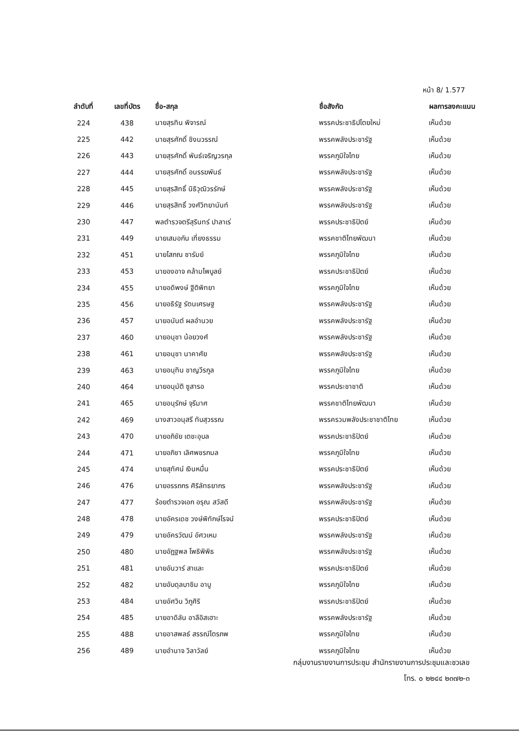หน้า 8/ 1.577
| ลำดับที่ | เลขที่บัตร | ชื่อ-สกุล | ชื่อสังกัด | ผลการลงคะแนน |
| --- | --- | --- | --- | --- |
| 224 | 438 | นายสุรทิน พิจารณ์ | พรรคประชาธิปไตยใหม่ | เห็นด้วย |
| 225 | 442 | นายสุรศักดิ์ ชิงนวรรณ์ | พรรคพลังประชารัฐ | เห็นด้วย |
| 226 | 443 | นายสุรศักดิ์ พันธ์เจริญวรกุล | พรรคภูมิใจไทย | เห็นด้วย |
| 227 | 444 | นายสุรศักดิ์ อนรรฆพันธ์ | พรรคพลังประชารัฐ | เห็นด้วย |
| 228 | 445 | นายสุรสิทธิ์ นิธิวุฒิวรรักษ์ | พรรคพลังประชารัฐ | เห็นด้วย |
| 229 | 446 | นายสุรสิทธิ์ วงศ์วิทยานันท์ | พรรคพลังประชารัฐ | เห็นด้วย |
| 230 | 447 | พลตำรวจตรีสุรินทร์ ปาลาเร่ | พรรคประชาธิปัตย์ | เห็นด้วย |
| 231 | 449 | นายเสมอกัน เที่ยงธรรม | พรรคชาติไทยพัฒนา | เห็นด้วย |
| 232 | 451 | นายโสภณ ซารัมย์ | พรรคภูมิใจไทย | เห็นด้วย |
| 233 | 453 | นายองอาจ คล้ามไพบูลย์ | พรรคประชาธิปัตย์ | เห็นด้วย |
| 234 | 455 | นายอดิพงษ์ ฐิติพิทยา | พรรคภูมิใจไทย | เห็นด้วย |
| 235 | 456 | นายอธิรัฐ รัตนเศรษฐ | พรรคพลังประชารัฐ | เห็นด้วย |
| 236 | 457 | นายอนันต์ ผลอำนวย | พรรคพลังประชารัฐ | เห็นด้วย |
| 237 | 460 | นายอนุชา น้อยวงศ์ | พรรคพลังประชารัฐ | เห็นด้วย |
| 238 | 461 | นายอนุชา นาคาศัย | พรรคพลังประชารัฐ | เห็นด้วย |
| 239 | 463 | นายอนุทิน ชาญวีรกูล | พรรคภูมิใจไทย | เห็นด้วย |
| 240 | 464 | นายอนุมัติ ซูสารอ | พรรคประชาชาติ | เห็นด้วย |
| 241 | 465 | นายอนุรักษ์ จุรีมาศ | พรรคชาติไทยพัฒนา | เห็นด้วย |
| 242 | 469 | นางสาวอนุสรี ทับสุวรรณ | พรรครวมพลังประชาชาติไทย | เห็นด้วย |
| 243 | 470 | นายอภิชัย เตชะอุบล | พรรคประชาธิปัตย์ | เห็นด้วย |
| 244 | 471 | นายอภิชา เลิศพชรกมล | พรรคภูมิใจไทย | เห็นด้วย |
| 245 | 474 | นายสุทัศน์ เงินหมื่น | พรรคประชาธิปัตย์ | เห็นด้วย |
| 246 | 476 | นายอรรถกร ศิริลัทธยากร | พรรคพลังประชารัฐ | เห็นด้วย |
| 247 | 477 | ร้อยตำรวจเอก อรุณ สวัสดี | พรรคพลังประชารัฐ | เห็นด้วย |
| 248 | 478 | นายอัครเดช วงษ์พิทักษ์โรจน์ | พรรคประชาธิปัตย์ | เห็นด้วย |
| 249 | 479 | นายอัครวัฒน์ อัศวเหม | พรรคพลังประชารัฐ | เห็นด้วย |
| 250 | 480 | นายอัฏฐพล โพธิพิพิธ | พรรคพลังประชารัฐ | เห็นด้วย |
| 251 | 481 | นายอันวาร์ สาและ | พรรคประชาธิปัตย์ | เห็นด้วย |
| 252 | 482 | นายอับดุลบาซิม อาบู | พรรคภูมิใจไทย | เห็นด้วย |
| 253 | 484 | นายอัศวิน วิภูศิริ | พรรคประชาธิปัตย์ | เห็นด้วย |
| 254 | 485 | นายอาดิลัน อาลีอิสเฮาะ | พรรคพลังประชารัฐ | เห็นด้วย |
| 255 | 488 | นายอาสพลธ์ สรรณ์ไตรภพ | พรรคภูมิใจไทย | เห็นด้วย |
| 256 | 489 | นายอำนาจ วิลาวัลย์ | พรรคภูมิใจไทย | เห็นด้วย |
กลุ่มงานรายงานการประชุม สำนักรายงานการประชุมและชวเลข
โทร. ๐ ๒๒๔๔ ๒๓๗๒-๓